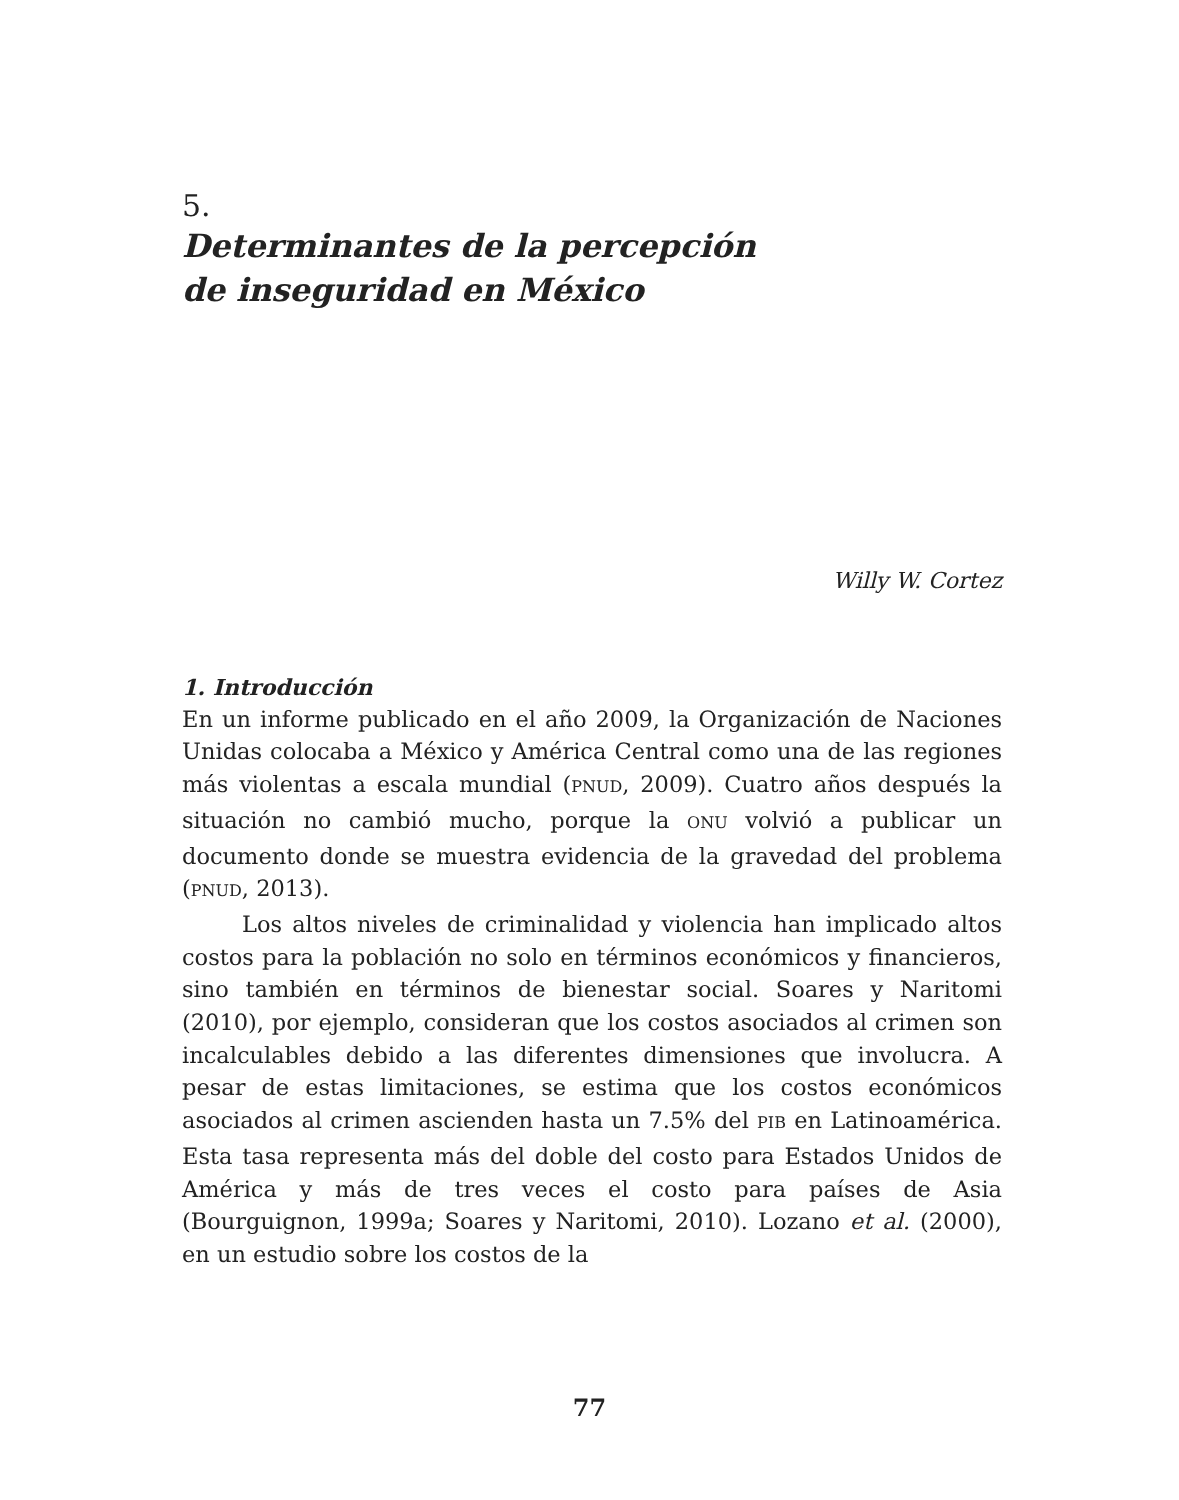5.
Determinantes de la percepción
de inseguridad en México
Willy W. Cortez
1. Introducción
En un informe publicado en el año 2009, la Organización de Naciones Unidas colocaba a México y América Central como una de las regiones más violentas a escala mundial (PNUD, 2009). Cuatro años después la situación no cambió mucho, porque la ONU volvió a publicar un documento donde se muestra evidencia de la gravedad del problema (PNUD, 2013).
Los altos niveles de criminalidad y violencia han implicado altos costos para la población no solo en términos económicos y financieros, sino también en términos de bienestar social. Soares y Naritomi (2010), por ejemplo, consideran que los costos asociados al crimen son incalculables debido a las diferentes dimensiones que involucra. A pesar de estas limitaciones, se estima que los costos económicos asociados al crimen ascienden hasta un 7.5% del PIB en Latinoamérica. Esta tasa representa más del doble del costo para Estados Unidos de América y más de tres veces el costo para países de Asia (Bourguignon, 1999a; Soares y Naritomi, 2010). Lozano et al. (2000), en un estudio sobre los costos de la
77